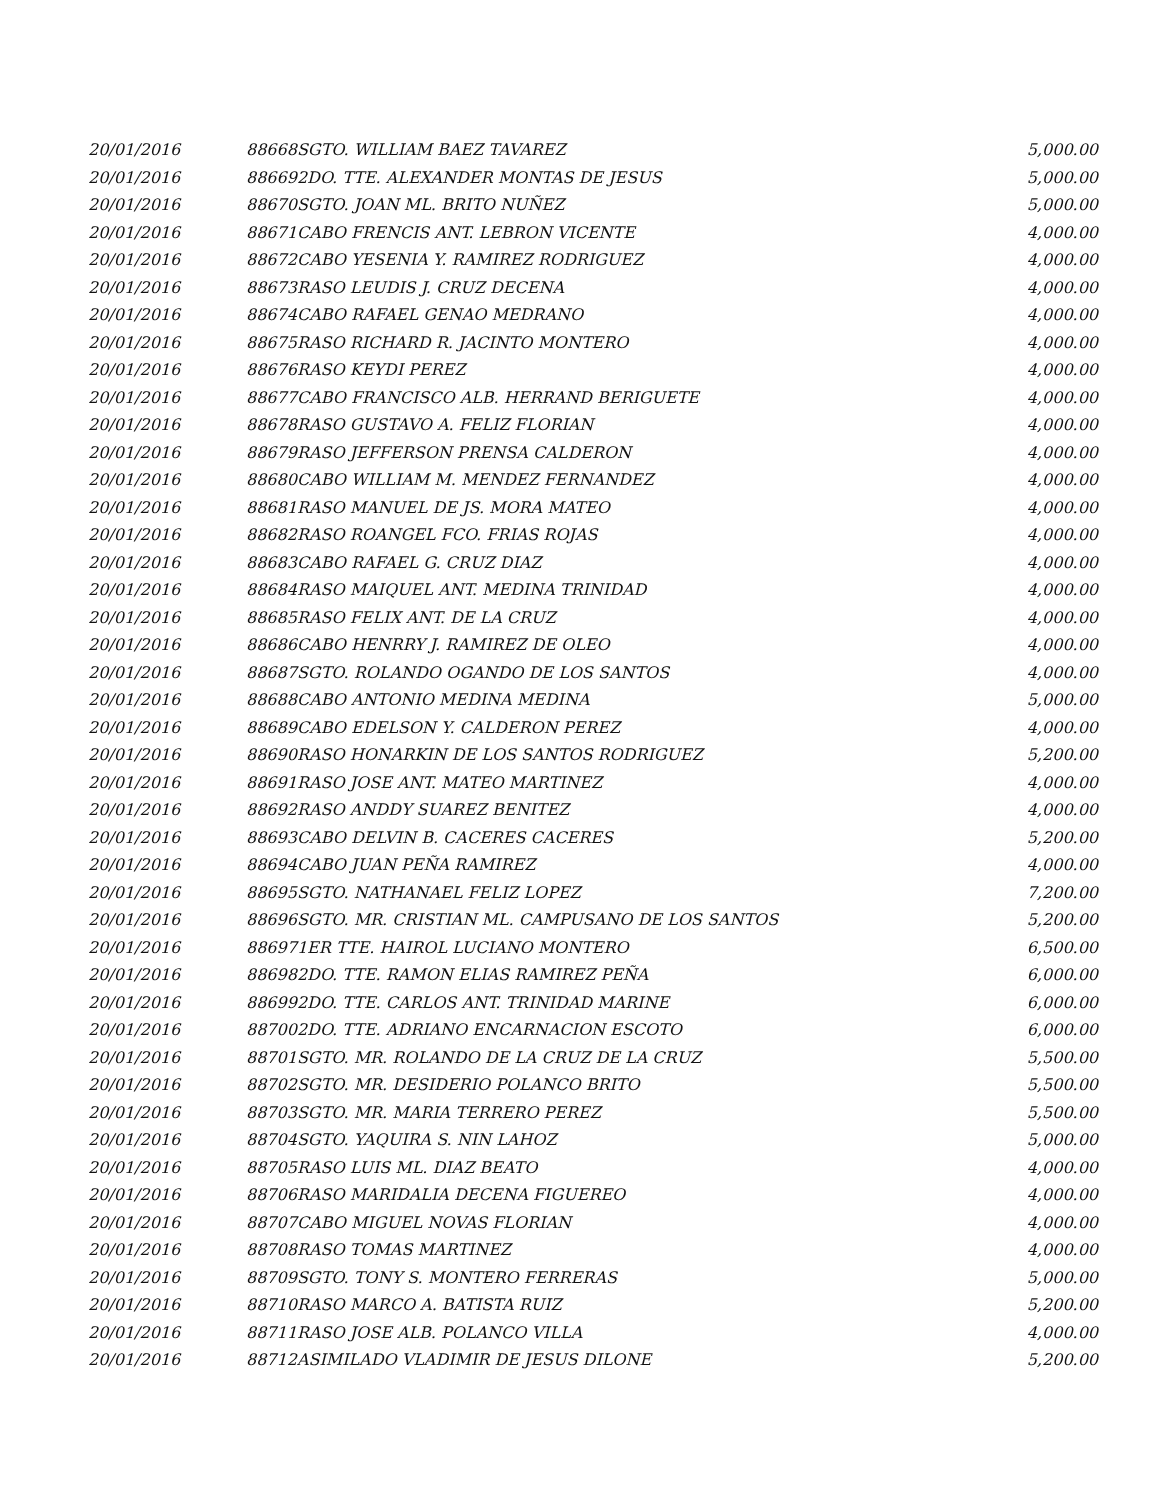| 20/01/2016 | 88668 | SGTO. WILLIAM BAEZ TAVAREZ | 5,000.00 |
| 20/01/2016 | 88669 | 2DO. TTE. ALEXANDER MONTAS DE JESUS | 5,000.00 |
| 20/01/2016 | 88670 | SGTO. JOAN ML. BRITO NUÑEZ | 5,000.00 |
| 20/01/2016 | 88671 | CABO FRENCIS ANT. LEBRON VICENTE | 4,000.00 |
| 20/01/2016 | 88672 | CABO YESENIA Y. RAMIREZ RODRIGUEZ | 4,000.00 |
| 20/01/2016 | 88673 | RASO LEUDIS J. CRUZ DECENA | 4,000.00 |
| 20/01/2016 | 88674 | CABO RAFAEL GENAO MEDRANO | 4,000.00 |
| 20/01/2016 | 88675 | RASO RICHARD R. JACINTO MONTERO | 4,000.00 |
| 20/01/2016 | 88676 | RASO KEYDI PEREZ | 4,000.00 |
| 20/01/2016 | 88677 | CABO FRANCISCO ALB. HERRAND BERIGUETE | 4,000.00 |
| 20/01/2016 | 88678 | RASO GUSTAVO A. FELIZ FLORIAN | 4,000.00 |
| 20/01/2016 | 88679 | RASO JEFFERSON PRENSA CALDERON | 4,000.00 |
| 20/01/2016 | 88680 | CABO WILLIAM M. MENDEZ FERNANDEZ | 4,000.00 |
| 20/01/2016 | 88681 | RASO MANUEL DE JS. MORA MATEO | 4,000.00 |
| 20/01/2016 | 88682 | RASO ROANGEL FCO. FRIAS ROJAS | 4,000.00 |
| 20/01/2016 | 88683 | CABO RAFAEL G. CRUZ DIAZ | 4,000.00 |
| 20/01/2016 | 88684 | RASO MAIQUEL ANT. MEDINA TRINIDAD | 4,000.00 |
| 20/01/2016 | 88685 | RASO FELIX ANT. DE LA CRUZ | 4,000.00 |
| 20/01/2016 | 88686 | CABO HENRRY J. RAMIREZ DE OLEO | 4,000.00 |
| 20/01/2016 | 88687 | SGTO. ROLANDO OGANDO DE LOS SANTOS | 4,000.00 |
| 20/01/2016 | 88688 | CABO ANTONIO MEDINA MEDINA | 5,000.00 |
| 20/01/2016 | 88689 | CABO EDELSON Y. CALDERON PEREZ | 4,000.00 |
| 20/01/2016 | 88690 | RASO HONARKIN DE LOS SANTOS RODRIGUEZ | 5,200.00 |
| 20/01/2016 | 88691 | RASO JOSE ANT. MATEO MARTINEZ | 4,000.00 |
| 20/01/2016 | 88692 | RASO ANDDY SUAREZ BENITEZ | 4,000.00 |
| 20/01/2016 | 88693 | CABO DELVIN B. CACERES CACERES | 5,200.00 |
| 20/01/2016 | 88694 | CABO JUAN PEÑA RAMIREZ | 4,000.00 |
| 20/01/2016 | 88695 | SGTO. NATHANAEL FELIZ LOPEZ | 7,200.00 |
| 20/01/2016 | 88696 | SGTO. MR. CRISTIAN ML. CAMPUSANO DE LOS SANTOS | 5,200.00 |
| 20/01/2016 | 88697 | 1ER TTE. HAIROL LUCIANO MONTERO | 6,500.00 |
| 20/01/2016 | 88698 | 2DO. TTE. RAMON ELIAS RAMIREZ PEÑA | 6,000.00 |
| 20/01/2016 | 88699 | 2DO. TTE. CARLOS ANT. TRINIDAD MARINE | 6,000.00 |
| 20/01/2016 | 88700 | 2DO. TTE. ADRIANO ENCARNACION ESCOTO | 6,000.00 |
| 20/01/2016 | 88701 | SGTO. MR. ROLANDO DE LA CRUZ DE LA CRUZ | 5,500.00 |
| 20/01/2016 | 88702 | SGTO. MR. DESIDERIO POLANCO BRITO | 5,500.00 |
| 20/01/2016 | 88703 | SGTO. MR. MARIA TERRERO PEREZ | 5,500.00 |
| 20/01/2016 | 88704 | SGTO. YAQUIRA S. NIN LAHOZ | 5,000.00 |
| 20/01/2016 | 88705 | RASO LUIS ML. DIAZ BEATO | 4,000.00 |
| 20/01/2016 | 88706 | RASO MARIDALIA DECENA FIGUEREO | 4,000.00 |
| 20/01/2016 | 88707 | CABO MIGUEL NOVAS FLORIAN | 4,000.00 |
| 20/01/2016 | 88708 | RASO TOMAS MARTINEZ | 4,000.00 |
| 20/01/2016 | 88709 | SGTO. TONY S. MONTERO FERRERAS | 5,000.00 |
| 20/01/2016 | 88710 | RASO MARCO A. BATISTA RUIZ | 5,200.00 |
| 20/01/2016 | 88711 | RASO JOSE ALB. POLANCO VILLA | 4,000.00 |
| 20/01/2016 | 88712 | ASIMILADO VLADIMIR DE JESUS DILONE | 5,200.00 |